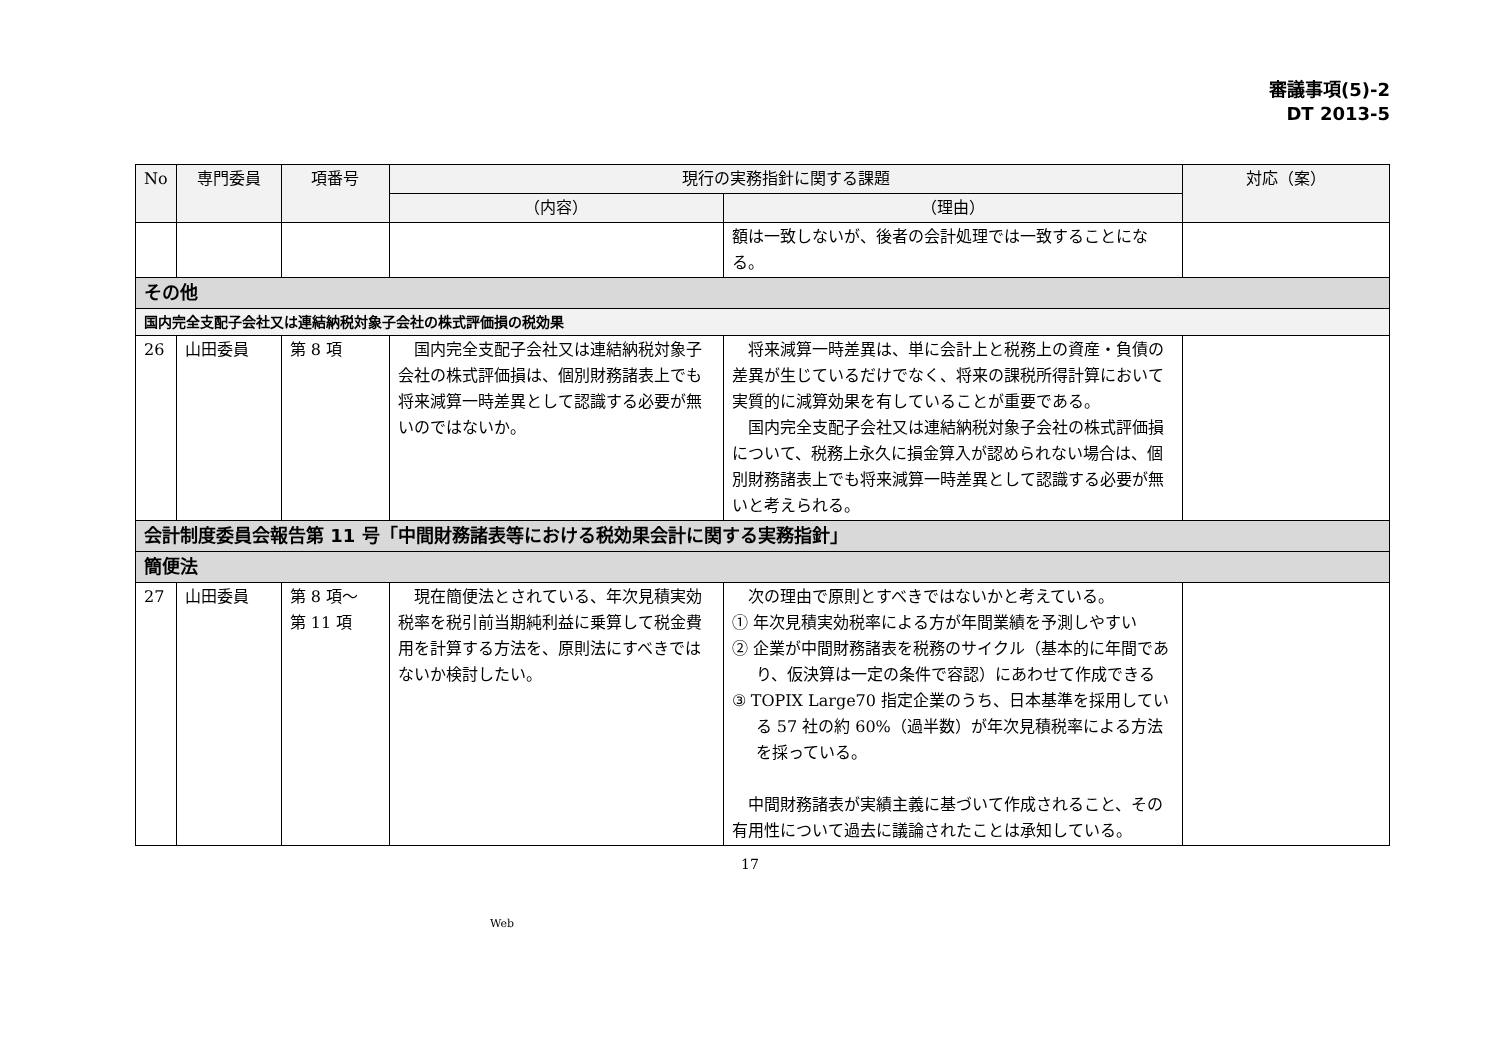審議事項(5)-2
DT 2013-5
| No | 専門委員 | 項番号 | 現行の実務指針に関する課題 | | 対応（案） |
| --- | --- | --- | --- | --- | --- |
| | | | （内容） | （理由） | |
| | | | | 額は一致しないが、後者の会計処理では一致することになる。 | |
| その他 | | | | | |
| 国内完全支配子会社又は連結納税対象子会社の株式評価損の税効果 | | | | | |
| 26 | 山田委員 | 第 8 項 | 国内完全支配子会社又は連結納税対象子会社の株式評価損は、個別財務諸表上でも将来減算一時差異として認識する必要が無いのではないか。 | 将来減算一時差異は、単に会計上と税務上の資産・負債の差異が生じているだけでなく、将来の課税所得計算において実質的に減算効果を有していることが重要である。 国内完全支配子会社又は連結納税対象子会社の株式評価損について、税務上永久に損金算入が認められない場合は、個別財務諸表上でも将来減算一時差異として認識する必要が無いと考えられる。 | |
| 会計制度委員会報告第 11 号「中間財務諸表等における税効果会計に関する実務指針」 | | | | | |
| 簡便法 | | | | | |
| 27 | 山田委員 | 第 8 項～ 第 11 項 | 現在簡便法とされている、年次見積実効税率を税引前当期純利益に乗算して税金費用を計算する方法を、原則法にすべきではないか検討したい。 | 次の理由で原則とすべきではないかと考えている。 ① 年次見積実効税率による方が年間業績を予測しやすい ② 企業が中間財務諸表を税務のサイクル（基本的に年間であり、仮決算は一定の条件で容認）にあわせて作成できる ③ TOPIX Large70 指定企業のうち、日本基準を採用している 57 社の約 60%（過半数）が年次見積税率による方法を採っている。 中間財務諸表が実績主義に基づいて作成されること、その有用性について過去に議論されたことは承知している。 | |
17
Web